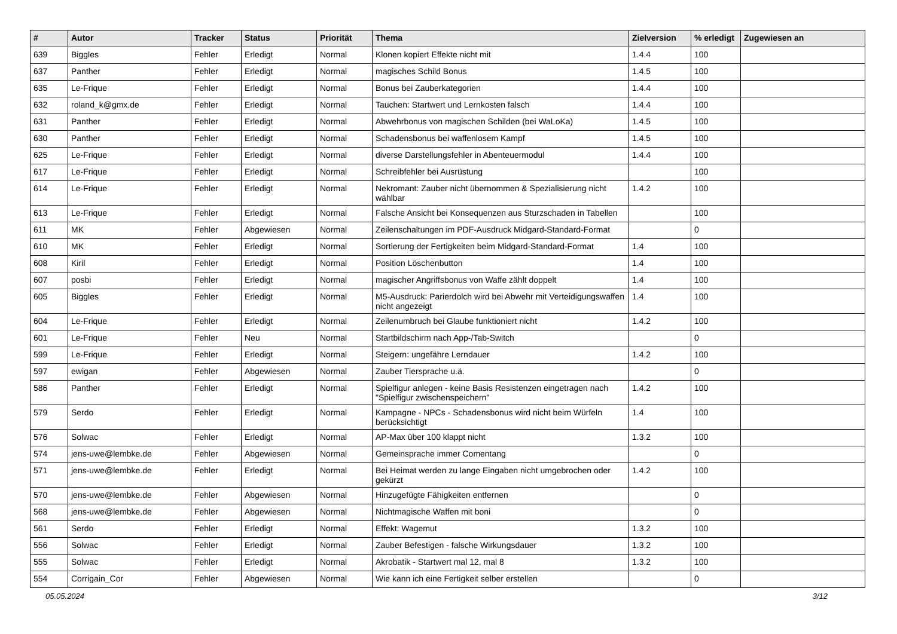| # | Autor | Tracker | Status | Priorität | Thema | Zielversion | % erledigt | Zugewiesen an |
| --- | --- | --- | --- | --- | --- | --- | --- | --- |
| 639 | Biggles | Fehler | Erledigt | Normal | Klonen kopiert Effekte nicht mit | 1.4.4 | 100 | |
| 637 | Panther | Fehler | Erledigt | Normal | magisches Schild Bonus | 1.4.5 | 100 | |
| 635 | Le-Frique | Fehler | Erledigt | Normal | Bonus bei Zauberkategorien | 1.4.4 | 100 | |
| 632 | roland_k@gmx.de | Fehler | Erledigt | Normal | Tauchen: Startwert und Lernkosten falsch | 1.4.4 | 100 | |
| 631 | Panther | Fehler | Erledigt | Normal | Abwehrbonus von magischen Schilden (bei WaLoKa) | 1.4.5 | 100 | |
| 630 | Panther | Fehler | Erledigt | Normal | Schadensbonus bei waffenlosem Kampf | 1.4.5 | 100 | |
| 625 | Le-Frique | Fehler | Erledigt | Normal | diverse Darstellungsfehler in Abenteuermodul | 1.4.4 | 100 | |
| 617 | Le-Frique | Fehler | Erledigt | Normal | Schreibfehler bei Ausrüstung | | 100 | |
| 614 | Le-Frique | Fehler | Erledigt | Normal | Nekromant: Zauber nicht übernommen & Spezialisierung nicht wählbar | 1.4.2 | 100 | |
| 613 | Le-Frique | Fehler | Erledigt | Normal | Falsche Ansicht bei Konsequenzen aus Sturzschaden in Tabellen | | 100 | |
| 611 | MK | Fehler | Abgewiesen | Normal | Zeilenschaltungen im PDF-Ausdruck Midgard-Standard-Format | | 0 | |
| 610 | MK | Fehler | Erledigt | Normal | Sortierung der Fertigkeiten beim Midgard-Standard-Format | 1.4 | 100 | |
| 608 | Kiril | Fehler | Erledigt | Normal | Position Löschenbutton | 1.4 | 100 | |
| 607 | posbi | Fehler | Erledigt | Normal | magischer Angriffsbonus von Waffe zählt doppelt | 1.4 | 100 | |
| 605 | Biggles | Fehler | Erledigt | Normal | M5-Ausdruck: Parierdolch wird bei Abwehr mit Verteidigungswaffen nicht angezeigt | 1.4 | 100 | |
| 604 | Le-Frique | Fehler | Erledigt | Normal | Zeilenumbruch bei Glaube funktioniert nicht | 1.4.2 | 100 | |
| 601 | Le-Frique | Fehler | Neu | Normal | Startbildschirm nach App-/Tab-Switch | | 0 | |
| 599 | Le-Frique | Fehler | Erledigt | Normal | Steigern: ungefähre Lerndauer | 1.4.2 | 100 | |
| 597 | ewigan | Fehler | Abgewiesen | Normal | Zauber Tiersprache u.ä. | | 0 | |
| 586 | Panther | Fehler | Erledigt | Normal | Spielfigur anlegen - keine Basis Resistenzen eingetragen nach "Spielfigur zwischenspeichern" | 1.4.2 | 100 | |
| 579 | Serdo | Fehler | Erledigt | Normal | Kampagne - NPCs - Schadensbonus wird nicht beim Würfeln berücksichtigt | 1.4 | 100 | |
| 576 | Solwac | Fehler | Erledigt | Normal | AP-Max über 100 klappt nicht | 1.3.2 | 100 | |
| 574 | jens-uwe@lembke.de | Fehler | Abgewiesen | Normal | Gemeinsprache immer Comentang | | 0 | |
| 571 | jens-uwe@lembke.de | Fehler | Erledigt | Normal | Bei Heimat werden zu lange Eingaben nicht umgebrochen oder gekürzt | 1.4.2 | 100 | |
| 570 | jens-uwe@lembke.de | Fehler | Abgewiesen | Normal | Hinzugefügte Fähigkeiten entfernen | | 0 | |
| 568 | jens-uwe@lembke.de | Fehler | Abgewiesen | Normal | Nichtmagische Waffen mit boni | | 0 | |
| 561 | Serdo | Fehler | Erledigt | Normal | Effekt: Wagemut | 1.3.2 | 100 | |
| 556 | Solwac | Fehler | Erledigt | Normal | Zauber Befestigen - falsche Wirkungsdauer | 1.3.2 | 100 | |
| 555 | Solwac | Fehler | Erledigt | Normal | Akrobatik - Startwert mal 12, mal 8 | 1.3.2 | 100 | |
| 554 | Corrigain_Cor | Fehler | Abgewiesen | Normal | Wie kann ich eine Fertigkeit selber erstellen | | 0 | |
05.05.2024 3/12